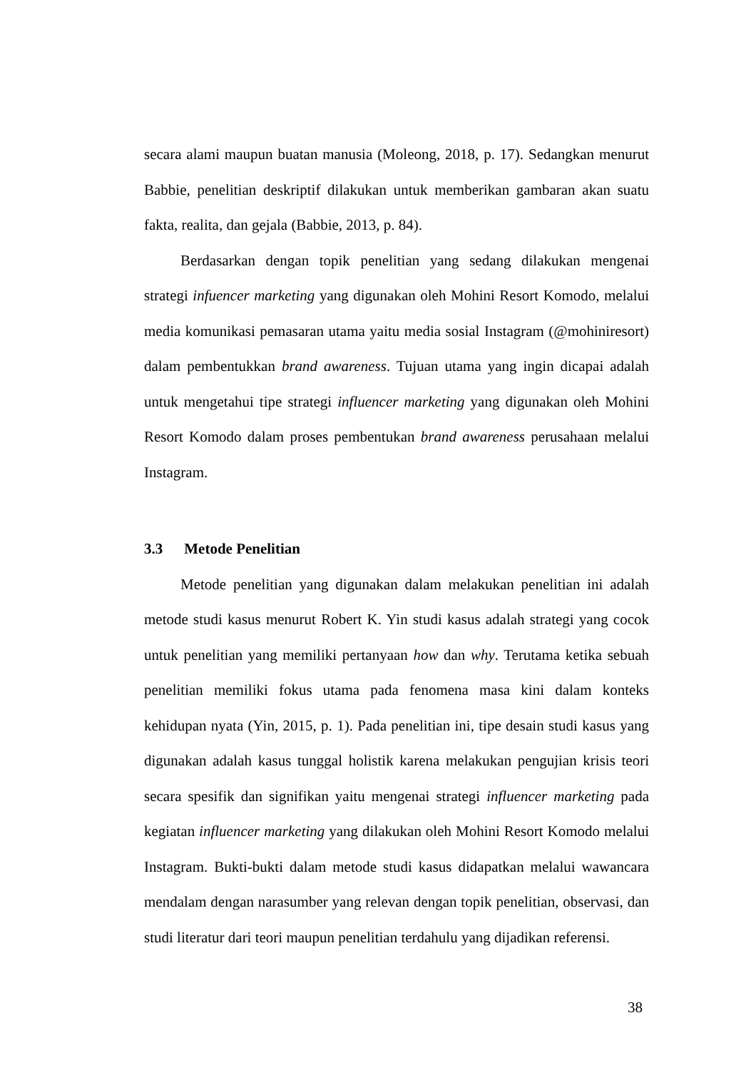secara alami maupun buatan manusia (Moleong, 2018, p. 17). Sedangkan menurut Babbie, penelitian deskriptif dilakukan untuk memberikan gambaran akan suatu fakta, realita, dan gejala (Babbie, 2013, p. 84).
Berdasarkan dengan topik penelitian yang sedang dilakukan mengenai strategi infuencer marketing yang digunakan oleh Mohini Resort Komodo, melalui media komunikasi pemasaran utama yaitu media sosial Instagram (@mohiniresort) dalam pembentukkan brand awareness. Tujuan utama yang ingin dicapai adalah untuk mengetahui tipe strategi influencer marketing yang digunakan oleh Mohini Resort Komodo dalam proses pembentukan brand awareness perusahaan melalui Instagram.
3.3 Metode Penelitian
Metode penelitian yang digunakan dalam melakukan penelitian ini adalah metode studi kasus menurut Robert K. Yin studi kasus adalah strategi yang cocok untuk penelitian yang memiliki pertanyaan how dan why. Terutama ketika sebuah penelitian memiliki fokus utama pada fenomena masa kini dalam konteks kehidupan nyata (Yin, 2015, p. 1). Pada penelitian ini, tipe desain studi kasus yang digunakan adalah kasus tunggal holistik karena melakukan pengujian krisis teori secara spesifik dan signifikan yaitu mengenai strategi influencer marketing pada kegiatan influencer marketing yang dilakukan oleh Mohini Resort Komodo melalui Instagram. Bukti-bukti dalam metode studi kasus didapatkan melalui wawancara mendalam dengan narasumber yang relevan dengan topik penelitian, observasi, dan studi literatur dari teori maupun penelitian terdahulu yang dijadikan referensi.
38